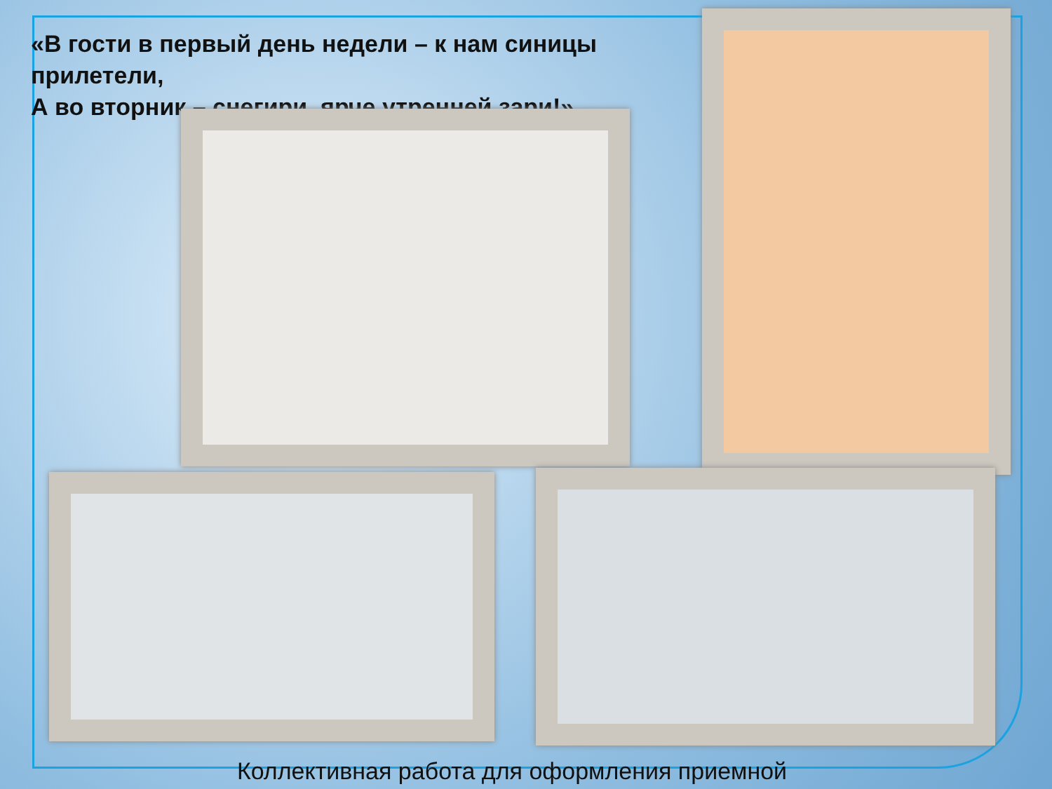«В гости в первый день недели – к нам синицы прилетели,
А во вторник – снегири, ярче утренней зари!»
Коллективная работа для оформления приемной